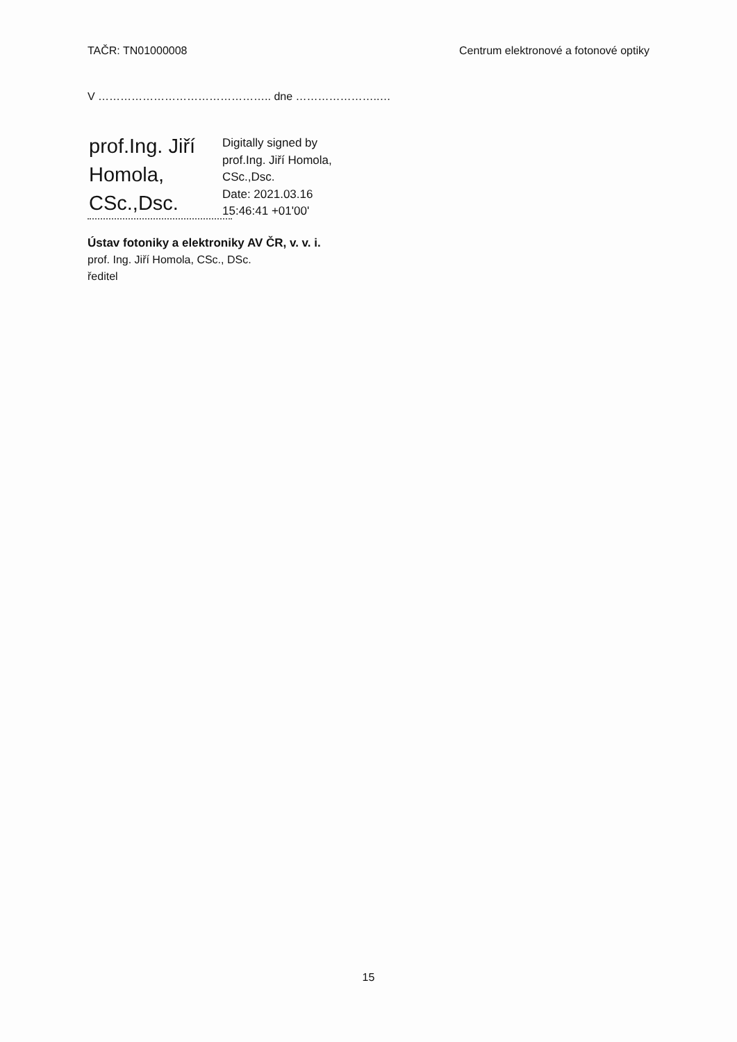TAČR: TN01000008 Centrum elektronové a fotonové optiky
V ……………………………………….. dne …………………..…
prof.Ing. Jiří Homola, CSc.,Dsc.
Digitally signed by
prof.Ing. Jiří Homola,
CSc.,Dsc.
Date: 2021.03.16
15:46:41 +01'00'
Ústav fotoniky a elektroniky AV ČR, v. v. i.
prof. Ing. Jiří Homola, CSc., DSc.
ředitel
15